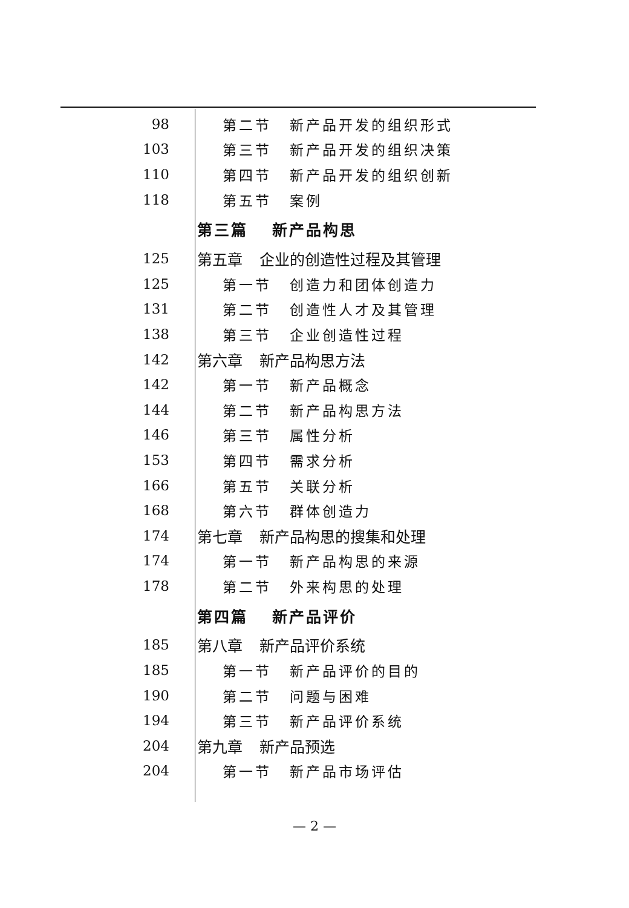98 第二节 新产品开发的组织形式
103 第三节 新产品开发的组织决策
110 第四节 新产品开发的组织创新
118 第五节 案例
第三篇 新产品构思
125 第五章 企业的创造性过程及其管理
125 第一节 创造力和团体创造力
131 第二节 创造性人才及其管理
138 第三节 企业创造性过程
142 第六章 新产品构思方法
142 第一节 新产品概念
144 第二节 新产品构思方法
146 第三节 属性分析
153 第四节 需求分析
166 第五节 关联分析
168 第六节 群体创造力
174 第七章 新产品构思的搜集和处理
174 第一节 新产品构思的来源
178 第二节 外来构思的处理
第四篇 新产品评价
185 第八章 新产品评价系统
185 第一节 新产品评价的目的
190 第二节 问题与困难
194 第三节 新产品评价系统
204 第九章 新产品预选
204 第一节 新产品市场评估
— 2 —